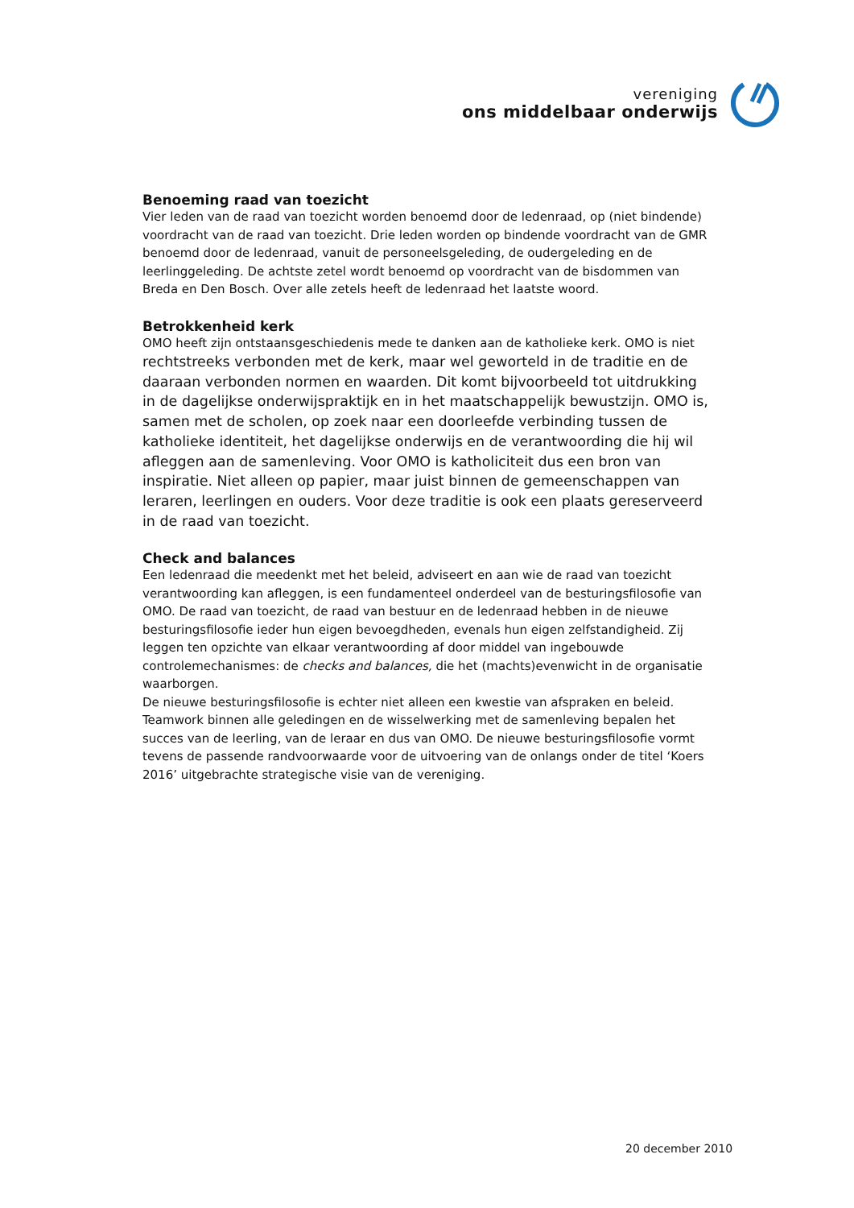vereniging
ons middelbaar onderwijs
Benoeming raad van toezicht
Vier leden van de raad van toezicht worden benoemd door de ledenraad, op (niet bindende) voordracht van de raad van toezicht. Drie leden worden op bindende voordracht van de GMR benoemd door de ledenraad, vanuit de personeelsgeleding, de oudergeleding en de leerlinggeleding. De achtste zetel wordt benoemd op voordracht van de bisdommen van Breda en Den Bosch. Over alle zetels heeft de ledenraad het laatste woord.
Betrokkenheid kerk
OMO heeft zijn ontstaansgeschiedenis mede te danken aan de katholieke kerk. OMO is niet rechtstreeks verbonden met de kerk, maar wel geworteld in de traditie en de daaraan verbonden normen en waarden. Dit komt bijvoorbeeld tot uitdrukking in de dagelijkse onderwijspraktijk en in het maatschappelijk bewustzijn. OMO is, samen met de scholen, op zoek naar een doorleefde verbinding tussen de katholieke identiteit, het dagelijkse onderwijs en de verantwoording die hij wil afleggen aan de samenleving. Voor OMO is katholiciteit dus een bron van inspiratie. Niet alleen op papier, maar juist binnen de gemeenschappen van leraren, leerlingen en ouders. Voor deze traditie is ook een plaats gereserveerd in de raad van toezicht.
Check and balances
Een ledenraad die meedenkt met het beleid, adviseert en aan wie de raad van toezicht verantwoording kan afleggen, is een fundamenteel onderdeel van de besturingsfilosofie van OMO. De raad van toezicht, de raad van bestuur en de ledenraad hebben in de nieuwe besturingsfilosofie ieder hun eigen bevoegdheden, evenals hun eigen zelfstandigheid. Zij leggen ten opzichte van elkaar verantwoording af door middel van ingebouwde controlemechanismes: de checks and balances, die het (machts)evenwicht in de organisatie waarborgen.
De nieuwe besturingsfilosofie is echter niet alleen een kwestie van afspraken en beleid. Teamwork binnen alle geledingen en de wisselwerking met de samenleving bepalen het succes van de leerling, van de leraar en dus van OMO. De nieuwe besturingsfilosofie vormt tevens de passende randvoorwaarde voor de uitvoering van de onlangs onder de titel ‘Koers 2016’ uitgebrachte strategische visie van de vereniging.
20 december 2010